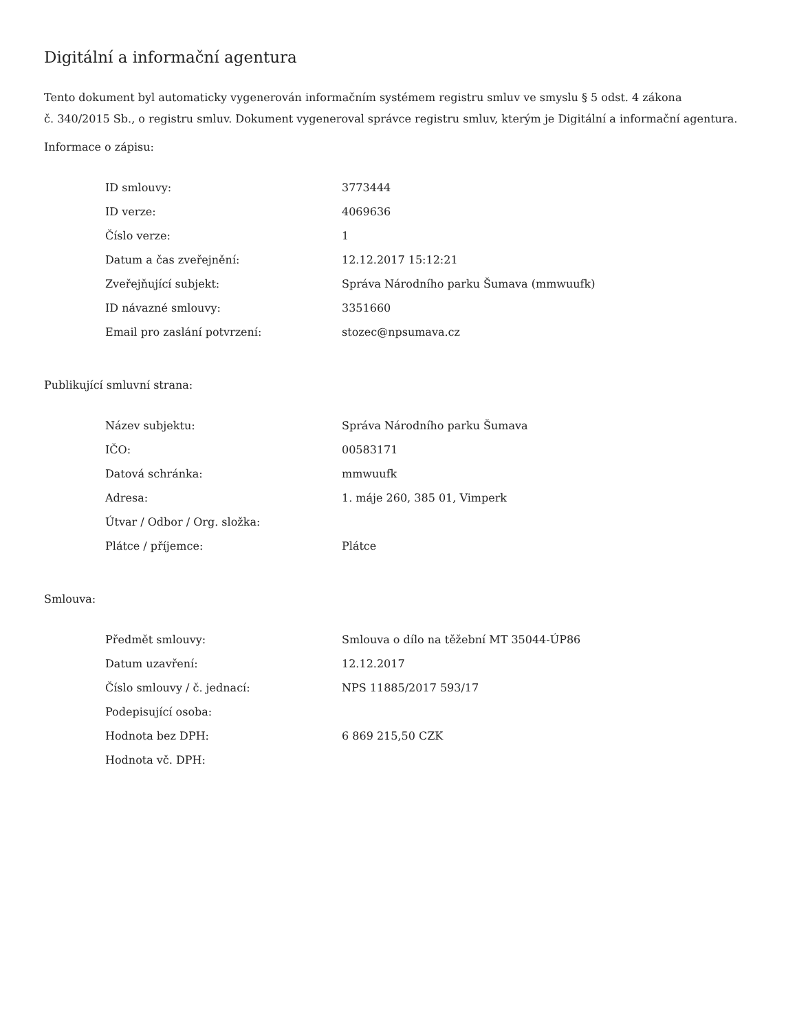Digitální a informační agentura
Tento dokument byl automaticky vygenerován informačním systémem registru smluv ve smyslu § 5 odst. 4 zákona
č. 340/2015 Sb., o registru smluv. Dokument vygeneroval správce registru smluv, kterým je Digitální a informační agentura.
Informace o zápisu:
| ID smlouvy: | 3773444 |
| ID verze: | 4069636 |
| Číslo verze: | 1 |
| Datum a čas zveřejnění: | 12.12.2017 15:12:21 |
| Zveřejňující subjekt: | Správa Národního parku Šumava (mmwuufk) |
| ID návazné smlouvy: | 3351660 |
| Email pro zaslání potvrzení: | stozec@npsumava.cz |
Publikující smluvní strana:
| Název subjektu: | Správa Národního parku Šumava |
| IČO: | 00583171 |
| Datová schránka: | mmwuufk |
| Adresa: | 1. máje 260, 385 01, Vimperk |
| Útvar / Odbor / Org. složka: | |
| Plátce / příjemce: | Plátce |
Smlouva:
| Předmět smlouvy: | Smlouva o dílo na těžební MT 35044-ÚP86 |
| Datum uzavření: | 12.12.2017 |
| Číslo smlouvy / č. jednací: | NPS 11885/2017 593/17 |
| Podepisující osoba: | |
| Hodnota bez DPH: | 6 869 215,50 CZK |
| Hodnota vč. DPH: | |